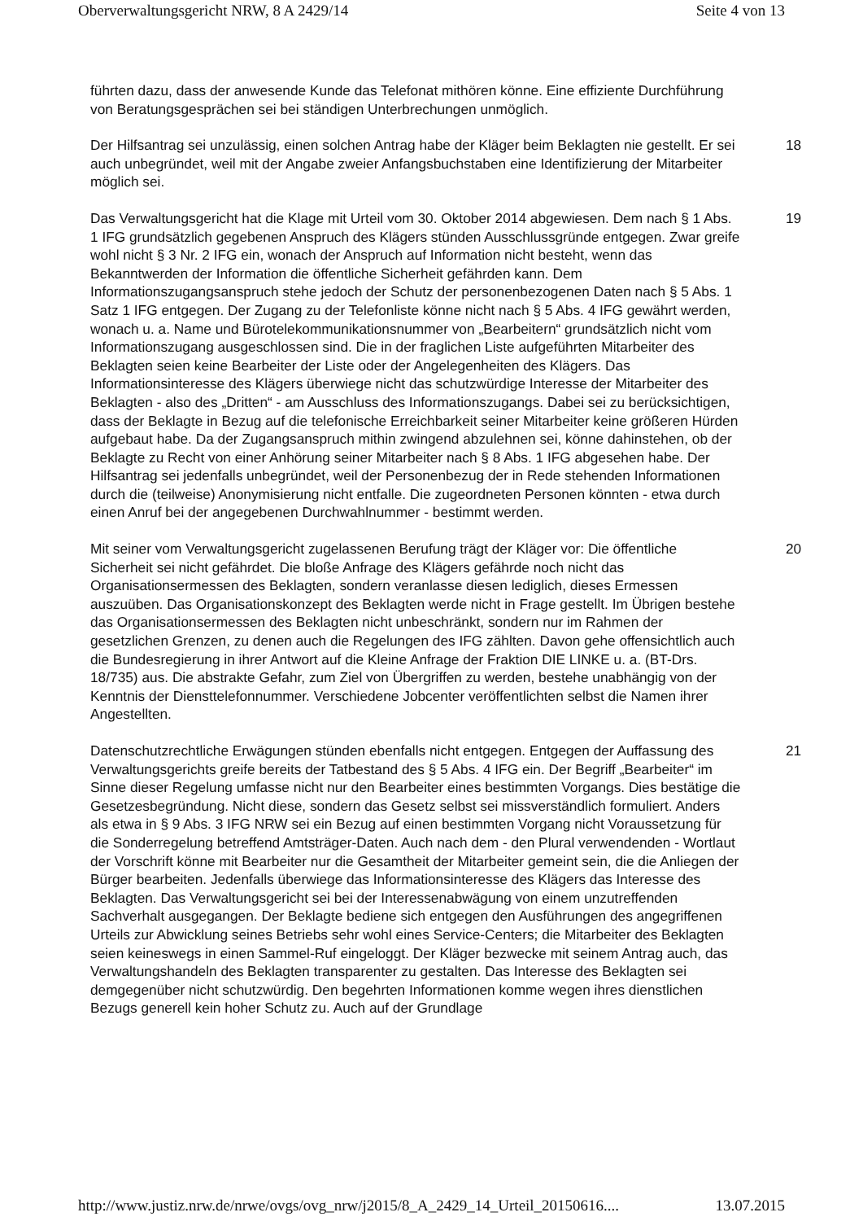Oberverwaltungsgericht NRW, 8 A 2429/14 Seite 4 von 13
führten dazu, dass der anwesende Kunde das Telefonat mithören könne. Eine effiziente Durchführung von Beratungsgesprächen sei bei ständigen Unterbrechungen unmöglich.
Der Hilfsantrag sei unzulässig, einen solchen Antrag habe der Kläger beim Beklagten nie gestellt. Er sei auch unbegründet, weil mit der Angabe zweier Anfangsbuchstaben eine Identifizierung der Mitarbeiter möglich sei.
18
Das Verwaltungsgericht hat die Klage mit Urteil vom 30. Oktober 2014 abgewiesen. Dem nach § 1 Abs. 1 IFG grundsätzlich gegebenen Anspruch des Klägers stünden Ausschlussgründe entgegen. Zwar greife wohl nicht § 3 Nr. 2 IFG ein, wonach der Anspruch auf Information nicht besteht, wenn das Bekanntwerden der Information die öffentliche Sicherheit gefährden kann. Dem Informationszugangsanspruch stehe jedoch der Schutz der personenbezogenen Daten nach § 5 Abs. 1 Satz 1 IFG entgegen. Der Zugang zu der Telefonliste könne nicht nach § 5 Abs. 4 IFG gewährt werden, wonach u. a. Name und Bürotelekommunikationsnummer von „Bearbeitern“ grundsätzlich nicht vom Informationszugang ausgeschlossen sind. Die in der fraglichen Liste aufgeführten Mitarbeiter des Beklagten seien keine Bearbeiter der Liste oder der Angelegenheiten des Klägers. Das Informationsinteresse des Klägers überwiege nicht das schutzwürdige Interesse der Mitarbeiter des Beklagten - also des „Dritten“ - am Ausschluss des Informationszugangs. Dabei sei zu berücksichtigen, dass der Beklagte in Bezug auf die telefonische Erreichbarkeit seiner Mitarbeiter keine größeren Hürden aufgebaut habe. Da der Zugangsanspruch mithin zwingend abzulehnen sei, könne dahinstehen, ob der Beklagte zu Recht von einer Anhörung seiner Mitarbeiter nach § 8 Abs. 1 IFG abgesehen habe. Der Hilfsantrag sei jedenfalls unbegründet, weil der Personenbezug der in Rede stehenden Informationen durch die (teilweise) Anonymisierung nicht entfalle. Die zugeordneten Personen könnten - etwa durch einen Anruf bei der angegebenen Durchwahlnummer - bestimmt werden.
19
Mit seiner vom Verwaltungsgericht zugelassenen Berufung trägt der Kläger vor: Die öffentliche Sicherheit sei nicht gefährdet. Die bloße Anfrage des Klägers gefährde noch nicht das Organisationsermessen des Beklagten, sondern veranlasse diesen lediglich, dieses Ermessen auszuüben. Das Organisationskonzept des Beklagten werde nicht in Frage gestellt. Im Übrigen bestehe das Organisationsermessen des Beklagten nicht unbeschränkt, sondern nur im Rahmen der gesetzlichen Grenzen, zu denen auch die Regelungen des IFG zählten. Davon gehe offensichtlich auch die Bundesregierung in ihrer Antwort auf die Kleine Anfrage der Fraktion DIE LINKE u. a. (BT-Drs. 18/735) aus. Die abstrakte Gefahr, zum Ziel von Übergriffen zu werden, bestehe unabhängig von der Kenntnis der Diensttelefonnummer. Verschiedene Jobcenter veröffentlichten selbst die Namen ihrer Angestellten.
20
Datenschutzrechtliche Erwägungen stünden ebenfalls nicht entgegen. Entgegen der Auffassung des Verwaltungsgerichts greife bereits der Tatbestand des § 5 Abs. 4 IFG ein. Der Begriff „Bearbeiter“ im Sinne dieser Regelung umfasse nicht nur den Bearbeiter eines bestimmten Vorgangs. Dies bestätige die Gesetzesbegründung. Nicht diese, sondern das Gesetz selbst sei missverständlich formuliert. Anders als etwa in § 9 Abs. 3 IFG NRW sei ein Bezug auf einen bestimmten Vorgang nicht Voraussetzung für die Sonderregelung betreffend Amtsträger-Daten. Auch nach dem - den Plural verwendenden - Wortlaut der Vorschrift könne mit Bearbeiter nur die Gesamtheit der Mitarbeiter gemeint sein, die die Anliegen der Bürger bearbeiten. Jedenfalls überwiege das Informationsinteresse des Klägers das Interesse des Beklagten. Das Verwaltungsgericht sei bei der Interessenabwägung von einem unzutreffenden Sachverhalt ausgegangen. Der Beklagte bediene sich entgegen den Ausführungen des angegriffenen Urteils zur Abwicklung seines Betriebs sehr wohl eines Service-Centers; die Mitarbeiter des Beklagten seien keineswegs in einen Sammel-Ruf eingeloggt. Der Kläger bezwecke mit seinem Antrag auch, das Verwaltungshandeln des Beklagten transparenter zu gestalten. Das Interesse des Beklagten sei demgegenüber nicht schutzwürdig. Den begehrten Informationen komme wegen ihres dienstlichen Bezugs generell kein hoher Schutz zu. Auch auf der Grundlage
21
http://www.justiz.nrw.de/nrwe/ovgs/ovg_nrw/j2015/8_A_2429_14_Urteil_20150616.... 13.07.2015